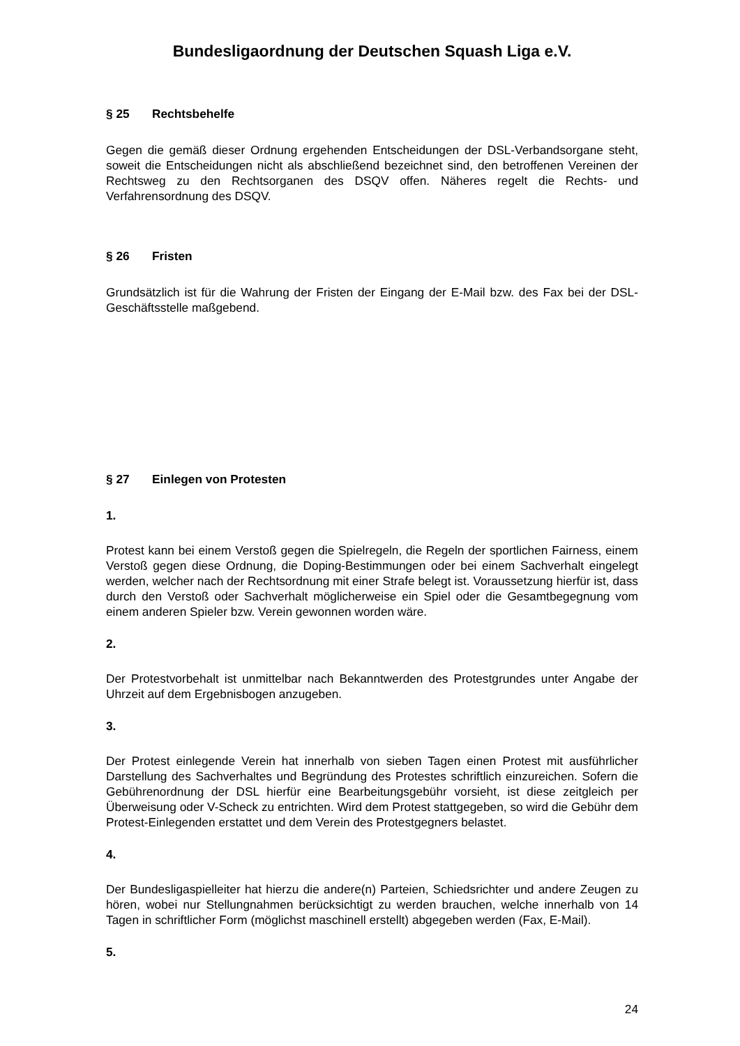Bundesligaordnung der Deutschen Squash Liga e.V.
§ 25 Rechtsbehelfe
Gegen die gemäß dieser Ordnung ergehenden Entscheidungen der DSL-Verbandsorgane steht, soweit die Entscheidungen nicht als abschließend bezeichnet sind, den betroffenen Vereinen der Rechtsweg zu den Rechtsorganen des DSQV offen. Näheres regelt die Rechts- und Verfahrensordnung des DSQV.
§ 26 Fristen
Grundsätzlich ist für die Wahrung der Fristen der Eingang der E-Mail bzw. des Fax bei der DSL-Geschäftsstelle maßgebend.
§ 27 Einlegen von Protesten
1.
Protest kann bei einem Verstoß gegen die Spielregeln, die Regeln der sportlichen Fairness, einem Verstoß gegen diese Ordnung, die Doping-Bestimmungen oder bei einem Sachverhalt eingelegt werden, welcher nach der Rechtsordnung mit einer Strafe belegt ist. Voraussetzung hierfür ist, dass durch den Verstoß oder Sachverhalt möglicherweise ein Spiel oder die Gesamtbegegnung vom einem anderen Spieler bzw. Verein gewonnen worden wäre.
2.
Der Protestvorbehalt ist unmittelbar nach Bekanntwerden des Protestgrundes unter Angabe der Uhrzeit auf dem Ergebnisbogen anzugeben.
3.
Der Protest einlegende Verein hat innerhalb von sieben Tagen einen Protest mit ausführlicher Darstellung des Sachverhaltes und Begründung des Protestes schriftlich einzureichen. Sofern die Gebührenordnung der DSL hierfür eine Bearbeitungsgebühr vorsieht, ist diese zeitgleich per Überweisung oder V-Scheck zu entrichten. Wird dem Protest stattgegeben, so wird die Gebühr dem Protest-Einlegenden erstattet und dem Verein des Protestgegners belastet.
4.
Der Bundesligaspielleiter hat hierzu die andere(n) Parteien, Schiedsrichter und andere Zeugen zu hören, wobei nur Stellungnahmen berücksichtigt zu werden brauchen, welche innerhalb von 14 Tagen in schriftlicher Form (möglichst maschinell erstellt) abgegeben werden (Fax, E-Mail).
5.
24